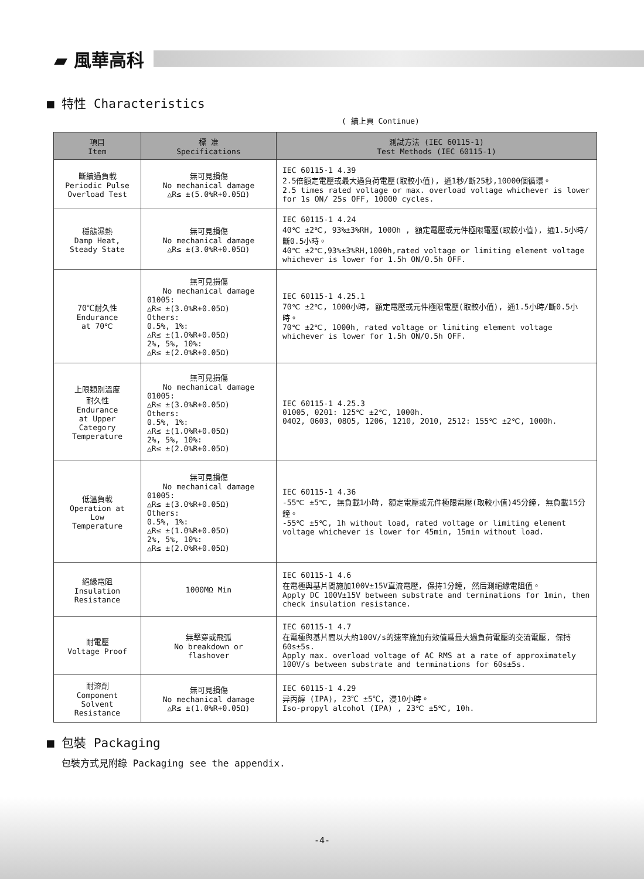▰ 風華高科
■ 特性 Characteristics
( 續上頁 Continue)
| 項目 Item | 標 准 Specifications | 測試方法 (IEC 60115-1) Test Methods (IEC 60115-1) |
| --- | --- | --- |
| 斷續過負載 Periodic Pulse Overload Test | 無可見損傷 No mechanical damage △R≤ ±(5.0%R+0.05Ω) | IEC 60115-1 4.39 2.5倍額定電壓或最大過負荷電壓(取較小值), 通1秒/斷25秒,10000個循環。 2.5 times rated voltage or max. overload voltage whichever is lower for 1s ON/ 25s OFF, 10000 cycles. |
| 穩態濕熱 Damp Heat, Steady State | 無可見損傷 No mechanical damage △R≤ ±(3.0%R+0.05Ω) | IEC 60115-1 4.24 40℃ ±2℃, 93%±3%RH, 1000h , 額定電壓或元件極限電壓(取較小值), 通1.5小時/斷0.5小時。 40℃ ±2℃,93%±3%RH,1000h,rated voltage or limiting element voltage whichever is lower for 1.5h ON/0.5h OFF. |
| 70℃耐久性 Endurance at 70℃ | 無可見損傷 No mechanical damage 01005: △R≤ ±(3.0%R+0.05Ω) Others: 0.5%, 1%: △R≤ ±(1.0%R+0.05Ω) 2%, 5%, 10%: △R≤ ±(2.0%R+0.05Ω) | IEC 60115-1 4.25.1 70℃ ±2℃, 1000小時, 額定電壓或元件極限電壓(取較小值), 通1.5小時/斷0.5小時。 70℃ ±2℃, 1000h, rated voltage or limiting element voltage whichever is lower for 1.5h ON/0.5h OFF. |
| 上限類別溫度 耐久性 Endurance at Upper Category Temperature | 無可見損傷 No mechanical damage 01005: △R≤ ±(3.0%R+0.05Ω) Others: 0.5%, 1%: △R≤ ±(1.0%R+0.05Ω) 2%, 5%, 10%: △R≤ ±(2.0%R+0.05Ω) | IEC 60115-1 4.25.3 01005, 0201: 125℃ ±2℃, 1000h. 0402, 0603, 0805, 1206, 1210, 2010, 2512: 155℃ ±2℃, 1000h. |
| 低溫負載 Operation at Low Temperature | 無可見損傷 No mechanical damage 01005: △R≤ ±(3.0%R+0.05Ω) Others: 0.5%, 1%: △R≤ ±(1.0%R+0.05Ω) 2%, 5%, 10%: △R≤ ±(2.0%R+0.05Ω) | IEC 60115-1 4.36 -55℃ ±5℃, 無負載1小時, 額定電壓或元件極限電壓(取較小值)45分鐘, 無負載15分鐘。 -55℃ ±5℃, 1h without load, rated voltage or limiting element voltage whichever is lower for 45min, 15min without load. |
| 絕緣電阻 Insulation Resistance | 1000MΩ Min | IEC 60115-1 4.6 在電極與基片間施加100V±15V直流電壓, 保持1分鐘, 然后測絕緣電阻值。 Apply DC 100V±15V between substrate and terminations for 1min, then check insulation resistance. |
| 耐電壓 Voltage Proof | 無擊穿或飛弧 No breakdown or flashover | IEC 60115-1 4.7 在電極與基片間以大約100V/s的速率施加有效值爲最大過負荷電壓的交流電壓, 保持60s±5s. Apply max. overload voltage of AC RMS at a rate of approximately 100V/s between substrate and terminations for 60s±5s. |
| 耐溶劑 Component Solvent Resistance | 無可見損傷 No mechanical damage △R≤ ±(1.0%R+0.05Ω) | IEC 60115-1 4.29 异丙醇 (IPA), 23℃ ±5℃, 浸10小時。 Iso-propyl alcohol (IPA) , 23℃ ±5℃, 10h. |
■ 包裝 Packaging
包裝方式見附錄 Packaging see the appendix.
-4-